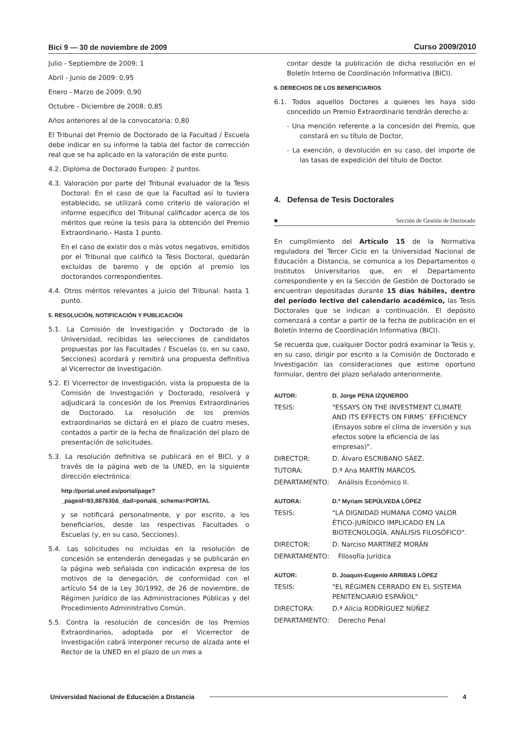Bici 9 — 30 de noviembre de 2009
Curso 2009/2010
Julio - Septiembre de 2009: 1
Abril - Junio de 2009: 0,95
Enero - Marzo de 2009: 0,90
Octubre - Diciembre de 2008: 0,85
Años anteriores al de la convocatoria: 0,80
El Tribunal del Premio de Doctorado de la Facultad / Escuela debe indicar en su informe la tabla del factor de corrección real que se ha aplicado en la valoración de este punto.
4.2. Diploma de Doctorado Europeo: 2 puntos.
4.3. Valoración por parte del Tribunal evaluador de la Tesis Doctoral: En el caso de que la Facultad así lo tuviera establecido, se utilizará como criterio de valoración el informe específico del Tribunal calificador acerca de los méritos que reúne la tesis para la obtención del Premio Extraordinario.- Hasta 1 punto.
En el caso de existir dos o más votos negativos, emitidos por el Tribunal que calificó la Tesis Doctoral, quedarán excluidas de baremo y de opción al premio los doctorandos correspondientes.
4.4. Otros méritos relevantes a juicio del Tribunal: hasta 1 punto.
5. RESOLUCIÓN, NOTIFICACIÓN Y PUBLICACIÓN
5.1. La Comisión de Investigación y Doctorado de la Universidad, recibidas las selecciones de candidatos propuestas por las Facultades / Escuelas (o, en su caso, Secciones) acordará y remitirá una propuesta definitiva al Vicerrector de Investigación.
5.2. El Vicerrector de Investigación, vista la propuesta de la Comisión de Investigación y Doctorado, resolverá y adjudicará la concesión de los Premios Extraordinarios de Doctorado. La resolución de los premios extraordinarios se dictará en el plazo de cuatro meses, contados a partir de la fecha de finalización del plazo de presentación de solicitudes.
5.3. La resolución definitiva se publicará en el BICI, y a través de la página web de la UNED, en la siguiente dirección electrónica:
http://portal.uned.es/portal/page?_pageid=93,887630&_dad=portal&_schema=PORTAL
y se notificará personalmente, y por escrito, a los beneficiarios, desde las respectivas Facultades o Escuelas (y, en su caso, Secciones).
5.4. Las solicitudes no incluidas en la resolución de concesión se entenderán denegadas y se publicarán en la página web señalada con indicación expresa de los motivos de la denegación, de conformidad con el artículo 54 de la Ley 30/1992, de 26 de noviembre, de Régimen Jurídico de las Administraciones Públicas y del Procedimiento Administrativo Común.
5.5. Contra la resolución de concesión de los Premios Extraordinarios, adoptada por el Vicerrector de Investigación cabrá interponer recurso de alzada ante el Rector de la UNED en el plazo de un mes a
contar desde la publicación de dicha resolución en el Boletín Interno de Coordinación Informativa (BICI).
6. DERECHOS DE LOS BENEFICIARIOS
6.1. Todos aquellos Doctores a quienes les haya sido concedido un Premio Extraordinario tendrán derecho a:
- Una mención referente a la concesión del Premio, que constará en su título de Doctor,
- La exención, o devolución en su caso, del importe de las tasas de expedición del título de Doctor.
4. Defensa de Tesis Doctorales
■ Sección de Gestión de Doctorado
En cumplimiento del Artículo 15 de la Normativa reguladora del Tercer Ciclo en la Universidad Nacional de Educación a Distancia, se comunica a los Departamentos o Institutos Universitarios que, en el Departamento correspondiente y en la Sección de Gestión de Doctorado se encuentran depositadas durante 15 días hábiles, dentro del período lectivo del calendario académico, las Tesis Doctorales que se indican a continuación. El depósito comenzará a contar a partir de la fecha de publicación en el Boletín Interno de Coordinación Informativa (BICI).
Se recuerda que, cualquier Doctor podrá examinar la Tesis y, en su caso, dirigir por escrito a la Comisión de Doctorado e Investigación las consideraciones que estime oportuno formular, dentro del plazo señalado anteriormente.
AUTOR: D. Jorge PENA IZQUIERDO
TESIS: "ESSAYS ON THE INVESTMENT CLIMATE AND ITS EFFECTS ON FIRMS´ EFFICIENCY (Ensayos sobre el clima de inversión y sus efectos sobre la eficiencia de las empresas)".
DIRECTOR: D. Álvaro ESCRIBANO SÁEZ.
TUTORA: D.ª Ana MARTÍN MARCOS.
DEPARTAMENTO: Análisis Económico II.
AUTORA: D.ª Myriam SEPÚLVEDA LÓPEZ
TESIS: "LA DIGNIDAD HUMANA COMO VALOR ÉTICO-JURÍDICO IMPLICADO EN LA BIOTECNOLOGÍA. ANÁLISIS FILOSÓFICO".
DIRECTOR: D. Narciso MARTÍNEZ MORÁN
DEPARTAMENTO: Filosofía Jurídica
AUTOR: D. Joaquín-Eugenio ARRIBAS LÓPEZ
TESIS: "EL RÉGIMEN CERRADO EN EL SISTEMA PENITENCIARIO ESPAÑOL"
DIRECTORA: D.ª Alicia RODRÍGUEZ NÚÑEZ
DEPARTAMENTO: Derecho Penal
Universidad Nacional de Educación a Distancia 4